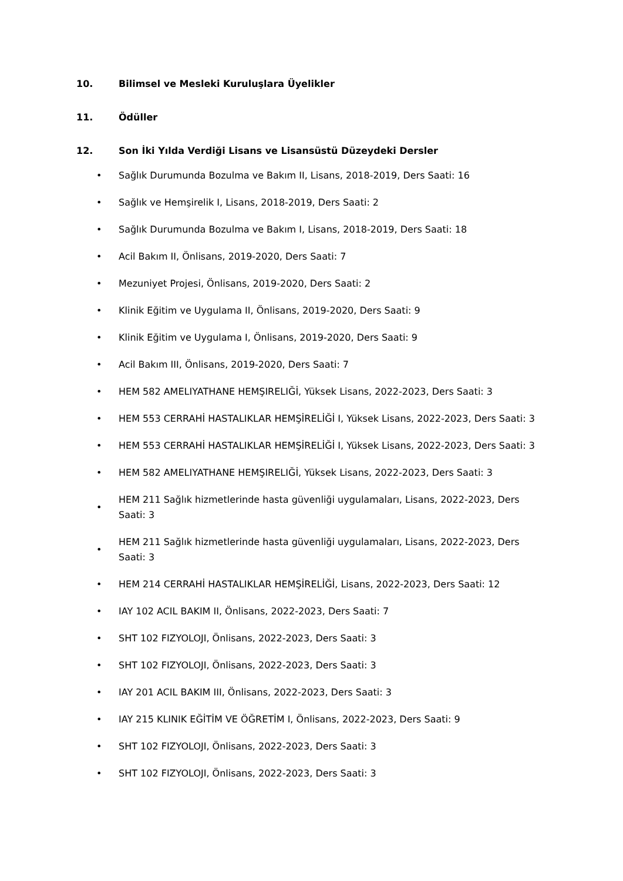10. Bilimsel ve Mesleki Kuruluşlara Üyelikler
11. Ödüller
12. Son İki Yılda Verdiği Lisans ve Lisansüstü Düzeydeki Dersler
• Sağlık Durumunda Bozulma ve Bakım II, Lisans, 2018-2019, Ders Saati: 16
• Sağlık ve Hemşirelik I, Lisans, 2018-2019, Ders Saati: 2
• Sağlık Durumunda Bozulma ve Bakım I, Lisans, 2018-2019, Ders Saati: 18
• Acil Bakım II, Önlisans, 2019-2020, Ders Saati: 7
• Mezuniyet Projesi, Önlisans, 2019-2020, Ders Saati: 2
• Klinik Eğitim ve Uygulama II, Önlisans, 2019-2020, Ders Saati: 9
• Klinik Eğitim ve Uygulama I, Önlisans, 2019-2020, Ders Saati: 9
• Acil Bakım III, Önlisans, 2019-2020, Ders Saati: 7
• HEM 582 AMELIYATHANE HEMŞIRELIĞİ, Yüksek Lisans, 2022-2023, Ders Saati: 3
• HEM 553 CERRAHİ HASTALIKLAR HEMŞİRELİĞİ I, Yüksek Lisans, 2022-2023, Ders Saati: 3
• HEM 553 CERRAHİ HASTALIKLAR HEMŞİRELİĞİ I, Yüksek Lisans, 2022-2023, Ders Saati: 3
• HEM 582 AMELIYATHANE HEMŞIRELIĞİ, Yüksek Lisans, 2022-2023, Ders Saati: 3
• HEM 211 Sağlık hizmetlerinde hasta güvenliği uygulamaları, Lisans, 2022-2023, Ders Saati: 3
• HEM 211 Sağlık hizmetlerinde hasta güvenliği uygulamaları, Lisans, 2022-2023, Ders Saati: 3
• HEM 214 CERRAHİ HASTALIKLAR HEMŞİRELİĞİ, Lisans, 2022-2023, Ders Saati: 12
• IAY 102 ACIL BAKIM II, Önlisans, 2022-2023, Ders Saati: 7
• SHT 102 FIZYOLOJI, Önlisans, 2022-2023, Ders Saati: 3
• SHT 102 FIZYOLOJI, Önlisans, 2022-2023, Ders Saati: 3
• IAY 201 ACIL BAKIM III, Önlisans, 2022-2023, Ders Saati: 3
• IAY 215 KLINIK EĞİTİM VE ÖĞRETİM I, Önlisans, 2022-2023, Ders Saati: 9
• SHT 102 FIZYOLOJI, Önlisans, 2022-2023, Ders Saati: 3
• SHT 102 FIZYOLOJI, Önlisans, 2022-2023, Ders Saati: 3